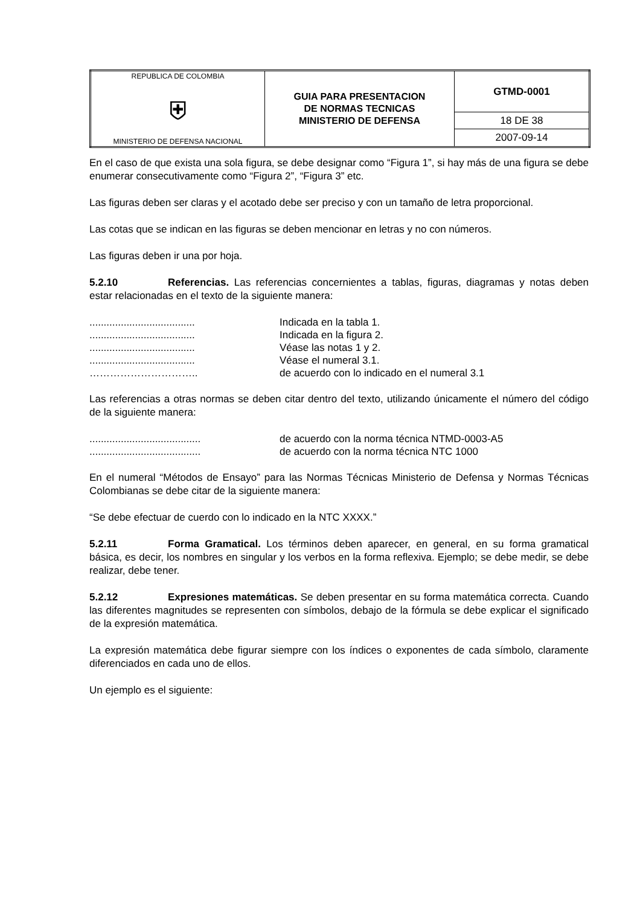| REPUBLICA DE COLOMBIA ⛨ MINISTERIO DE DEFENSA NACIONAL | GUIA PARA PRESENTACION DE NORMAS TECNICAS MINISTERIO DE DEFENSA | GTMD-0001 |
| | | 18 DE 38 |
| | | 2007-09-14 |
En el caso de que exista una sola figura, se debe designar como “Figura 1”, si hay más de una figura se debe enumerar consecutivamente como “Figura 2”, “Figura 3” etc.
Las figuras deben ser claras y el acotado debe ser preciso y con un tamaño de letra proporcional.
Las cotas que se indican en las figuras se deben mencionar en letras y no con números.
Las figuras deben ir una por hoja.
5.2.10 Referencias. Las referencias concernientes a tablas, figuras, diagramas y notas deben estar relacionadas en el texto de la siguiente manera:
| ..................................... | Indicada en la tabla 1. |
| ..................................... | Indicada en la figura 2. |
| ..................................... | Véase las notas 1 y 2. |
| ..................................... | Véase el numeral 3.1. |
| ………………………….. | de acuerdo con lo indicado en el numeral 3.1 |
Las referencias a otras normas se deben citar dentro del texto, utilizando únicamente el número del código de la siguiente manera:
| ....................................... | de acuerdo con la norma técnica NTMD-0003-A5 |
| ....................................... | de acuerdo con la norma técnica NTC 1000 |
En el numeral “Métodos de Ensayo” para las Normas Técnicas Ministerio de Defensa y Normas Técnicas Colombianas se debe citar de la siguiente manera:
“Se debe efectuar de cuerdo con lo indicado en la NTC XXXX.”
5.2.11 Forma Gramatical. Los términos deben aparecer, en general, en su forma gramatical básica, es decir, los nombres en singular y los verbos en la forma reflexiva. Ejemplo; se debe medir, se debe realizar, debe tener.
5.2.12 Expresiones matemáticas. Se deben presentar en su forma matemática correcta. Cuando las diferentes magnitudes se representen con símbolos, debajo de la fórmula se debe explicar el significado de la expresión matemática.
La expresión matemática debe figurar siempre con los índices o exponentes de cada símbolo, claramente diferenciados en cada uno de ellos.
Un ejemplo es el siguiente: